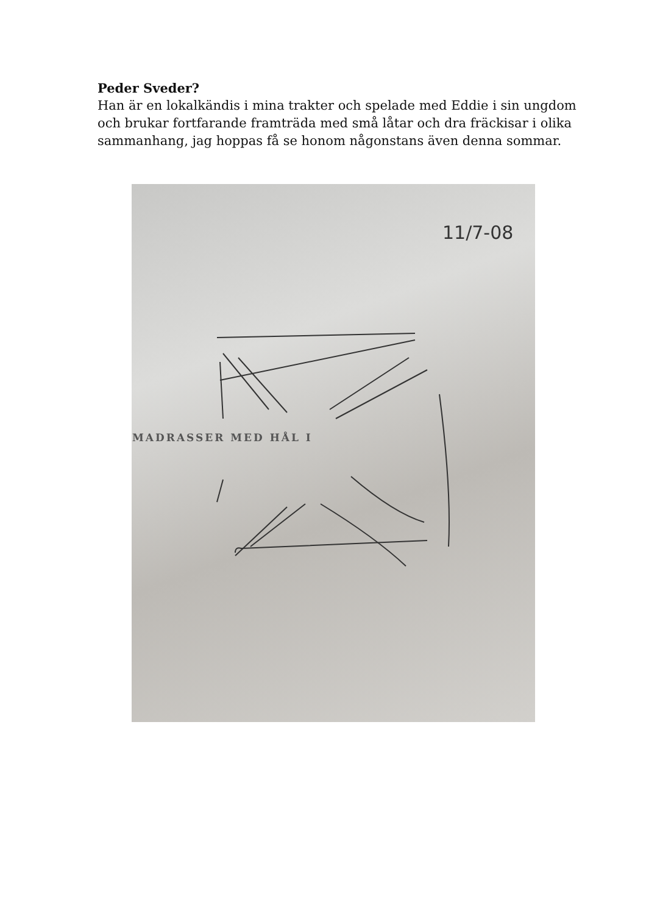Peder Sveder?
Han är en lokalkändis i mina trakter och spelade med Eddie i sin ungdom och brukar fortfarande framträda med små låtar och dra fräckisar i olika sammanhang, jag hoppas få se honom någonstans även denna sommar.
MADRASSER MED HÅL I
11/7-08